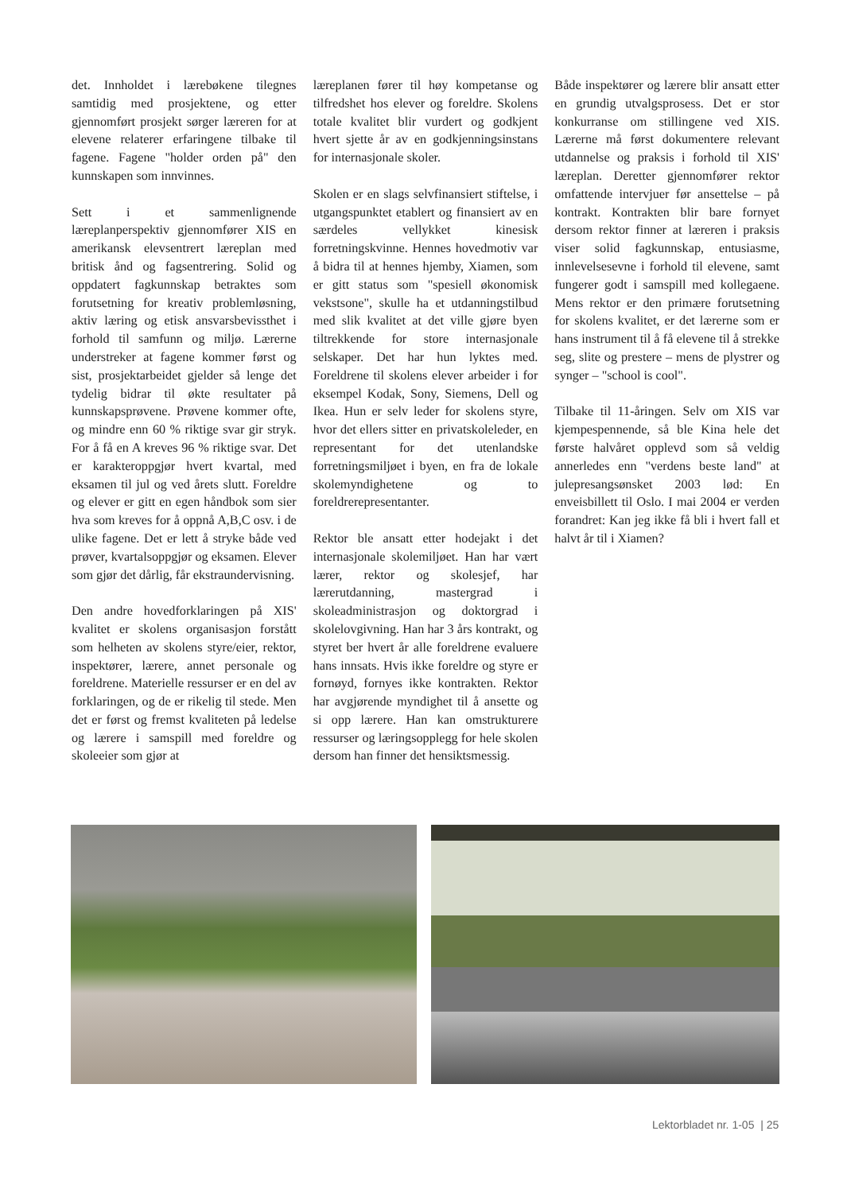det. Innholdet i lærebøkene tilegnes samtidig med prosjektene, og etter gjennomført prosjekt sørger læreren for at elevene relaterer erfaringene tilbake til fagene. Fagene "holder orden på" den kunnskapen som innvinnes.
Sett i et sammenlignende læreplanperspektiv gjennomfører XIS en amerikansk elevsentrert læreplan med britisk ånd og fagsentrering. Solid og oppdatert fagkunnskap betraktes som forutsetning for kreativ problemløsning, aktiv læring og etisk ansvarsbevissthet i forhold til samfunn og miljø. Lærerne understreker at fagene kommer først og sist, prosjektarbeidet gjelder så lenge det tydelig bidrar til økte resultater på kunnskapsprøvene. Prøvene kommer ofte, og mindre enn 60 % riktige svar gir stryk. For å få en A kreves 96 % riktige svar. Det er karakteroppgjør hvert kvartal, med eksamen til jul og ved årets slutt. Foreldre og elever er gitt en egen håndbok som sier hva som kreves for å oppnå A,B,C osv. i de ulike fagene. Det er lett å stryke både ved prøver, kvartalsoppgjør og eksamen. Elever som gjør det dårlig, får ekstraundervisning.
Den andre hovedforklaringen på XIS' kvalitet er skolens organisasjon forstått som helheten av skolens styre/eier, rektor, inspektører, lærere, annet personale og foreldrene. Materielle ressurser er en del av forklaringen, og de er rikelig til stede. Men det er først og fremst kvaliteten på ledelse og lærere i samspill med foreldre og skoleeier som gjør at
læreplanen fører til høy kompetanse og tilfredshet hos elever og foreldre. Skolens totale kvalitet blir vurdert og godkjent hvert sjette år av en godkjenningsinstans for internasjonale skoler.
Skolen er en slags selvfinansiert stiftelse, i utgangspunktet etablert og finansiert av en særdeles vellykket kinesisk forretningskvinne. Hennes hovedmotiv var å bidra til at hennes hjemby, Xiamen, som er gitt status som "spesiell økonomisk vekstsone", skulle ha et utdanningstilbud med slik kvalitet at det ville gjøre byen tiltrekkende for store internasjonale selskaper. Det har hun lyktes med. Foreldrene til skolens elever arbeider i for eksempel Kodak, Sony, Siemens, Dell og Ikea. Hun er selv leder for skolens styre, hvor det ellers sitter en privatskoleleder, en representant for det utenlandske forretningsmiljøet i byen, en fra de lokale skolemyndighetene og to foreldrerepresentanter.
Rektor ble ansatt etter hodejakt i det internasjonale skolemiljøet. Han har vært lærer, rektor og skolesjef, har lærerutdanning, mastergrad i skoleadministrasjon og doktorgrad i skolelovgivning. Han har 3 års kontrakt, og styret ber hvert år alle foreldrene evaluere hans innsats. Hvis ikke foreldre og styre er fornøyd, fornyes ikke kontrakten. Rektor har avgjørende myndighet til å ansette og si opp lærere. Han kan omstrukturere ressurser og læringsopplegg for hele skolen dersom han finner det hensiktsmessig.
Både inspektører og lærere blir ansatt etter en grundig utvalgsprosess. Det er stor konkurranse om stillingene ved XIS. Lærerne må først dokumentere relevant utdannelse og praksis i forhold til XIS' læreplan. Deretter gjennomfører rektor omfattende intervjuer før ansettelse – på kontrakt. Kontrakten blir bare fornyet dersom rektor finner at læreren i praksis viser solid fagkunnskap, entusiasme, innlevelsesevne i forhold til elevene, samt fungerer godt i samspill med kollegaene. Mens rektor er den primære forutsetning for skolens kvalitet, er det lærerne som er hans instrument til å få elevene til å strekke seg, slite og prestere – mens de plystrer og synger – "school is cool".
Tilbake til 11-åringen. Selv om XIS var kjempespennende, så ble Kina hele det første halvåret opplevd som så veldig annerledes enn "verdens beste land" at julepresangsønsket 2003 lød: En enveisbillett til Oslo. I mai 2004 er verden forandret: Kan jeg ikke få bli i hvert fall et halvt år til i Xiamen?
Lektorbladet nr. 1-05 | 25